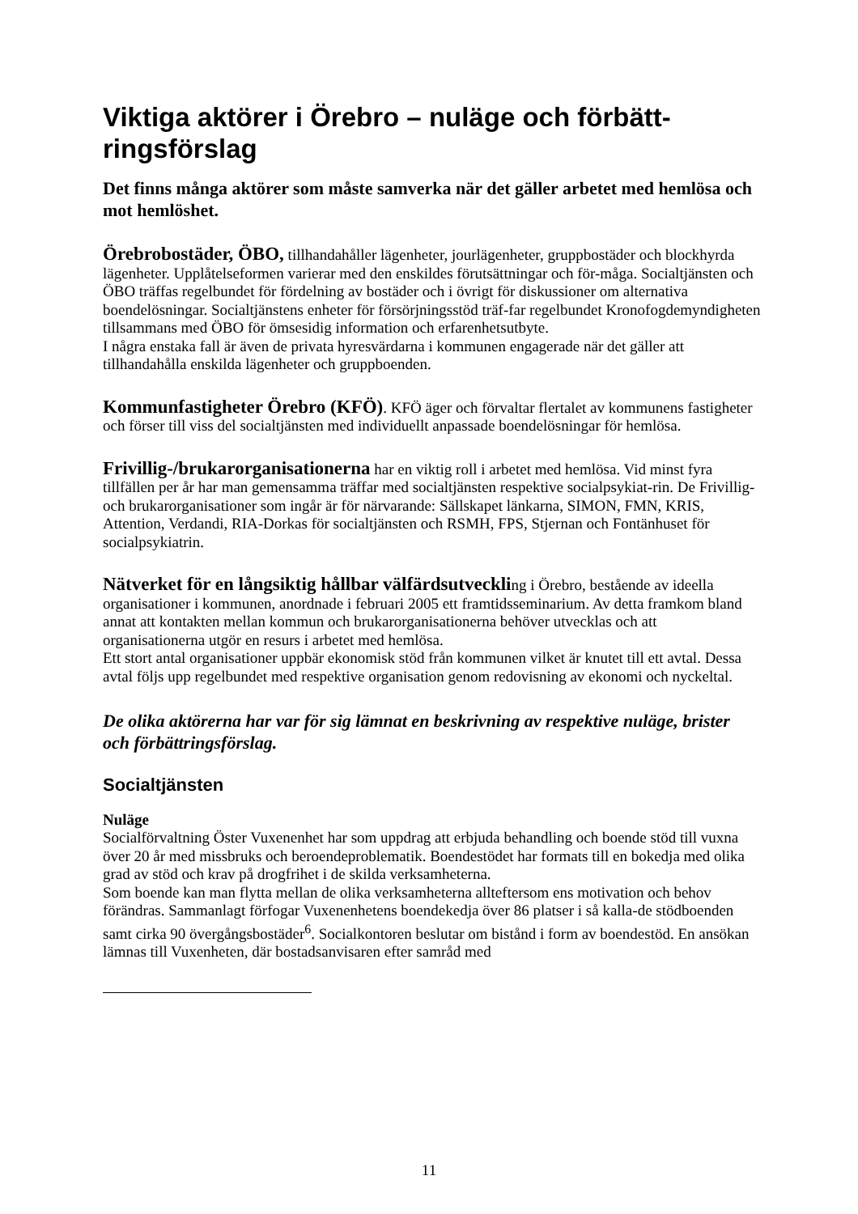Viktiga aktörer i Örebro – nuläge och förbätt-ringsförslag
Det finns många aktörer som måste samverka när det gäller arbetet med hemlösa och mot hemlöshet.
Örebrobostäder, ÖBO, tillhandahåller lägenheter, jourlägenheter, gruppbostäder och blockhyrda lägenheter. Upplåtelseformen varierar med den enskildes förutsättningar och för-måga. Socialtjänsten och ÖBO träffas regelbundet för fördelning av bostäder och i övrigt för diskussioner om alternativa boendelösningar. Socialtjänstens enheter för försörjningsstöd träf-far regelbundet Kronofogdemyndigheten tillsammans med ÖBO för ömsesidig information och erfarenhetsutbyte.
I några enstaka fall är även de privata hyresvärdarna i kommunen engagerade när det gäller att tillhandahålla enskilda lägenheter och gruppboenden.
Kommunfastigheter Örebro (KFÖ). KFÖ äger och förvaltar flertalet av kommunens fastigheter och förser till viss del socialtjänsten med individuellt anpassade boendelösningar för hemlösa.
Frivillig-/brukarorganisationerna har en viktig roll i arbetet med hemlösa. Vid minst fyra tillfällen per år har man gemensamma träffar med socialtjänsten respektive socialpsykiat-rin. De Frivillig- och brukarorganisationer som ingår är för närvarande: Sällskapet länkarna, SIMON, FMN, KRIS, Attention, Verdandi, RIA-Dorkas för socialtjänsten och RSMH, FPS, Stjernan och Fontänhuset för socialpsykiatrin.
Nätverket för en långsiktig hållbar välfärdsutveckling i Örebro, bestående av ideella organisationer i kommunen, anordnade i februari 2005 ett framtidsseminarium. Av detta framkom bland annat att kontakten mellan kommun och brukarorganisationerna behöver utvecklas och att organisationerna utgör en resurs i arbetet med hemlösa.
Ett stort antal organisationer uppbär ekonomisk stöd från kommunen vilket är knutet till ett avtal. Dessa avtal följs upp regelbundet med respektive organisation genom redovisning av ekonomi och nyckeltal.
De olika aktörerna har var för sig lämnat en beskrivning av respektive nuläge, brister och förbättringsförslag.
Socialtjänsten
Nuläge
Socialförvaltning Öster Vuxenenhet har som uppdrag att erbjuda behandling och boende stöd till vuxna över 20 år med missbruks och beroendeproblematik. Boendestödet har formats till en bokedja med olika grad av stöd och krav på drogfrihet i de skilda verksamheterna.
Som boende kan man flytta mellan de olika verksamheterna allteftersom ens motivation och behov förändras. Sammanlagt förfogar Vuxenenhetens boendekedja över 86 platser i så kalla-de stödboenden samt cirka 90 övergångsbostäder<sup>6</sup>. Socialkontoren beslutar om bistånd i form av boendestöd. En ansökan lämnas till Vuxenheten, där bostadsanvisaren efter samråd med
11